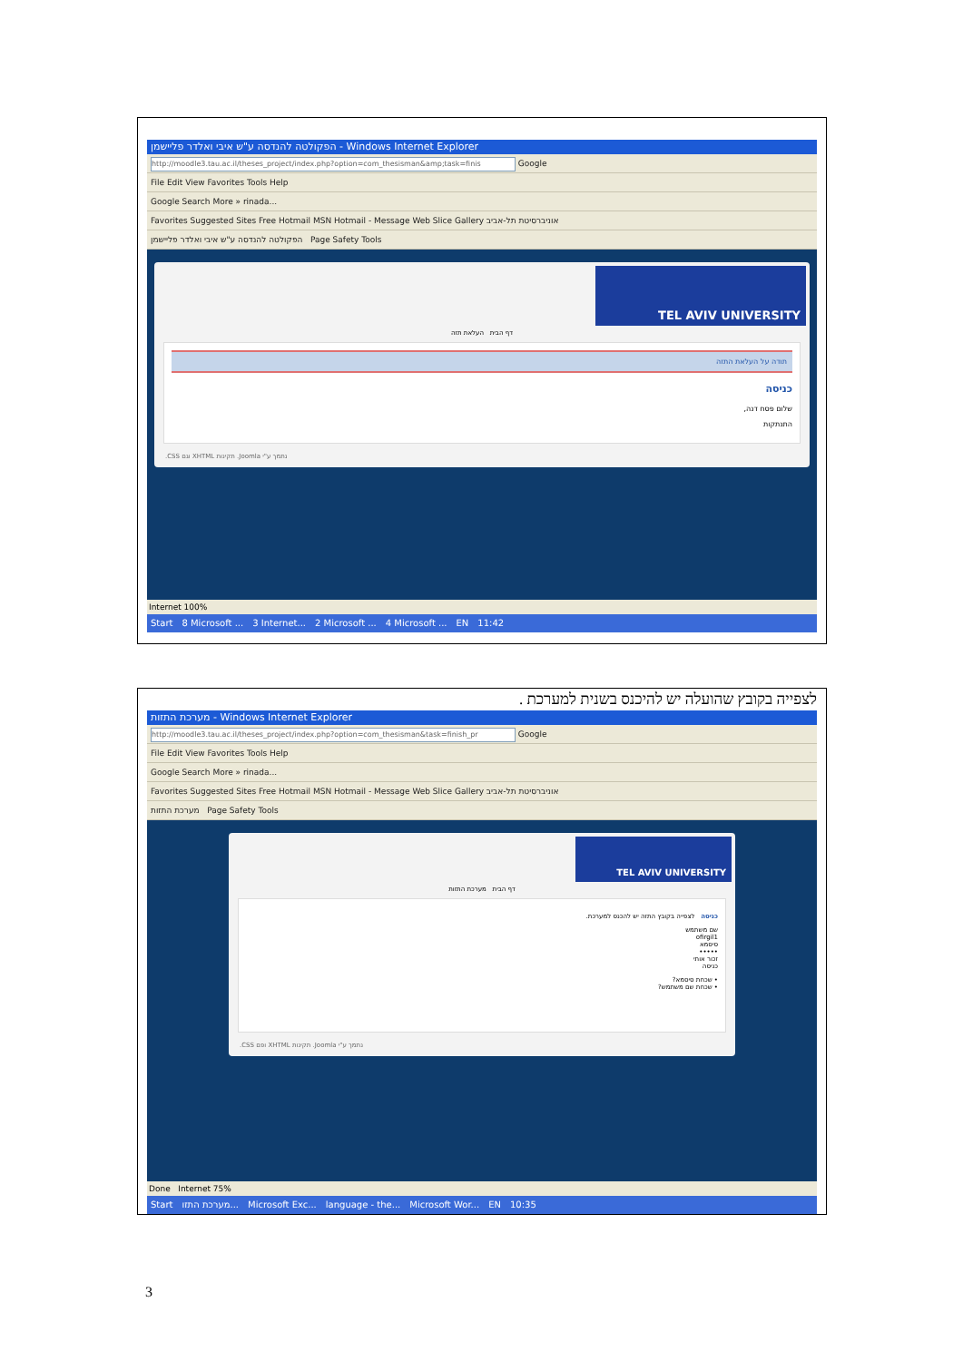הפקולטה להנדסה ע"ש איבי ואלדר פליישמן - Windows Internet Explorer
http://moodle3.tau.ac.il/theses_project/index.php?option=com_thesisman&amp;task=finis Google
File Edit View Favorites Tools Help
Google Search More » rinada...
Favorites Suggested Sites Free Hotmail MSN Hotmail - Message Web Slice Gallery אוניברסיטת תל-אביב
הפקולטה להנדסה ע"ש איבי ואלדר פליישמן Page Safety Tools
TEL AVIV UNIVERSITY
דף הבית העלאת תזה
תודה על העלאת התזה
כניסה
שלום פסח דנה,
התנתקות
נתמך ע"י Joomla. תקינות XHTML וגם CSS.
Internet 100%
Start 8 Microsoft ... 3 Internet... 2 Microsoft ... 4 Microsoft ... EN 11:42
לצפייה בקובץ שהועלה יש להיכנס בשנית למערכת .
מערכת התזות - Windows Internet Explorer
http://moodle3.tau.ac.il/theses_project/index.php?option=com_thesisman&task=finish_pr Google
File Edit View Favorites Tools Help
Google Search More » rinada...
Favorites Suggested Sites Free Hotmail MSN Hotmail - Message Web Slice Gallery אוניברסיטת תל-אביב
מערכת התזות Page Safety Tools
TEL AVIV UNIVERSITY
דף הבית מערכת התזות
כניסה לצפייה בקובץ התזה יש להכנס למערכת.
שם משתמש
ofirgil1
סיסמא
•••••
זכור אותי
כניסה
• שכחת סיסמא?
• שכחת שם משתמש?
נתמך ע"י Joomla. תקינות XHTML ופם CSS.
Done Internet 75%
Start מערכת התזו... Microsoft Exc... language - the... Microsoft Wor... EN 10:35
3